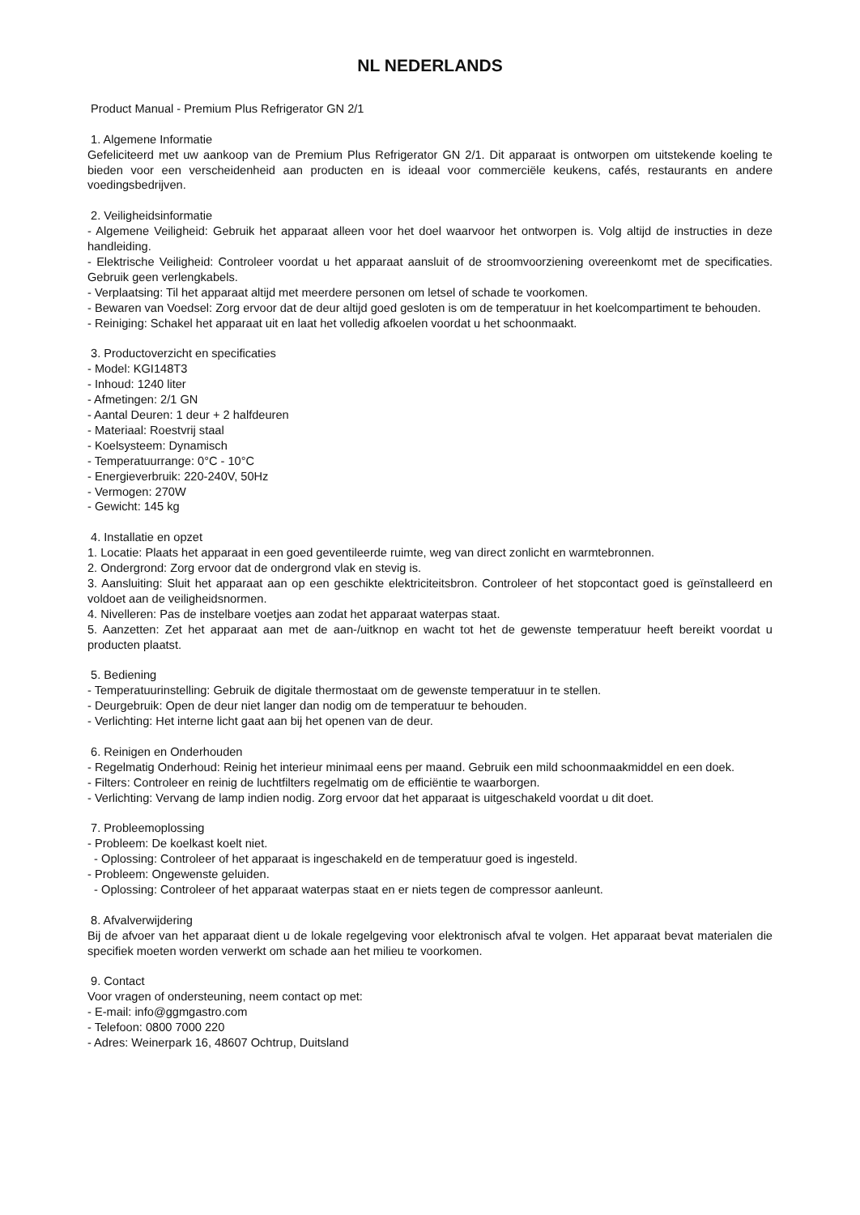NL NEDERLANDS
Product Manual - Premium Plus Refrigerator GN 2/1
1. Algemene Informatie
Gefeliciteerd met uw aankoop van de Premium Plus Refrigerator GN 2/1. Dit apparaat is ontworpen om uitstekende koeling te bieden voor een verscheidenheid aan producten en is ideaal voor commerciële keukens, cafés, restaurants en andere voedingsbedrijven.
2. Veiligheidsinformatie
- Algemene Veiligheid: Gebruik het apparaat alleen voor het doel waarvoor het ontworpen is. Volg altijd de instructies in deze handleiding.
- Elektrische Veiligheid: Controleer voordat u het apparaat aansluit of de stroomvoorziening overeenkomt met de specificaties. Gebruik geen verlengkabels.
- Verplaatsing: Til het apparaat altijd met meerdere personen om letsel of schade te voorkomen.
- Bewaren van Voedsel: Zorg ervoor dat de deur altijd goed gesloten is om de temperatuur in het koelcompartiment te behouden.
- Reiniging: Schakel het apparaat uit en laat het volledig afkoelen voordat u het schoonmaakt.
3. Productoverzicht en specificaties
- Model: KGI148T3
- Inhoud: 1240 liter
- Afmetingen: 2/1 GN
- Aantal Deuren: 1 deur + 2 halfdeuren
- Materiaal: Roestvrij staal
- Koelsysteem: Dynamisch
- Temperatuurrange: 0°C - 10°C
- Energieverbruik: 220-240V, 50Hz
- Vermogen: 270W
- Gewicht: 145 kg
4. Installatie en opzet
1. Locatie: Plaats het apparaat in een goed geventileerde ruimte, weg van direct zonlicht en warmtebronnen.
2. Ondergrond: Zorg ervoor dat de ondergrond vlak en stevig is.
3. Aansluiting: Sluit het apparaat aan op een geschikte elektriciteitsbron. Controleer of het stopcontact goed is geïnstalleerd en voldoet aan de veiligheidsnormen.
4. Nivelleren: Pas de instelbare voetjes aan zodat het apparaat waterpas staat.
5. Aanzetten: Zet het apparaat aan met de aan-/uitknop en wacht tot het de gewenste temperatuur heeft bereikt voordat u producten plaatst.
5. Bediening
- Temperatuurinstelling: Gebruik de digitale thermostaat om de gewenste temperatuur in te stellen.
- Deurgebruik: Open de deur niet langer dan nodig om de temperatuur te behouden.
- Verlichting: Het interne licht gaat aan bij het openen van de deur.
6. Reinigen en Onderhouden
- Regelmatig Onderhoud: Reinig het interieur minimaal eens per maand. Gebruik een mild schoonmaakmiddel en een doek.
- Filters: Controleer en reinig de luchtfilters regelmatig om de efficiëntie te waarborgen.
- Verlichting: Vervang de lamp indien nodig. Zorg ervoor dat het apparaat is uitgeschakeld voordat u dit doet.
7. Probleemoplossing
- Probleem: De koelkast koelt niet.
- Oplossing: Controleer of het apparaat is ingeschakeld en de temperatuur goed is ingesteld.
- Probleem: Ongewenste geluiden.
- Oplossing: Controleer of het apparaat waterpas staat en er niets tegen de compressor aanleunt.
8. Afvalverwijdering
Bij de afvoer van het apparaat dient u de lokale regelgeving voor elektronisch afval te volgen. Het apparaat bevat materialen die specifiek moeten worden verwerkt om schade aan het milieu te voorkomen.
9. Contact
Voor vragen of ondersteuning, neem contact op met:
- E-mail: info@ggmgastro.com
- Telefoon: 0800 7000 220
- Adres: Weinerpark 16, 48607 Ochtrup, Duitsland